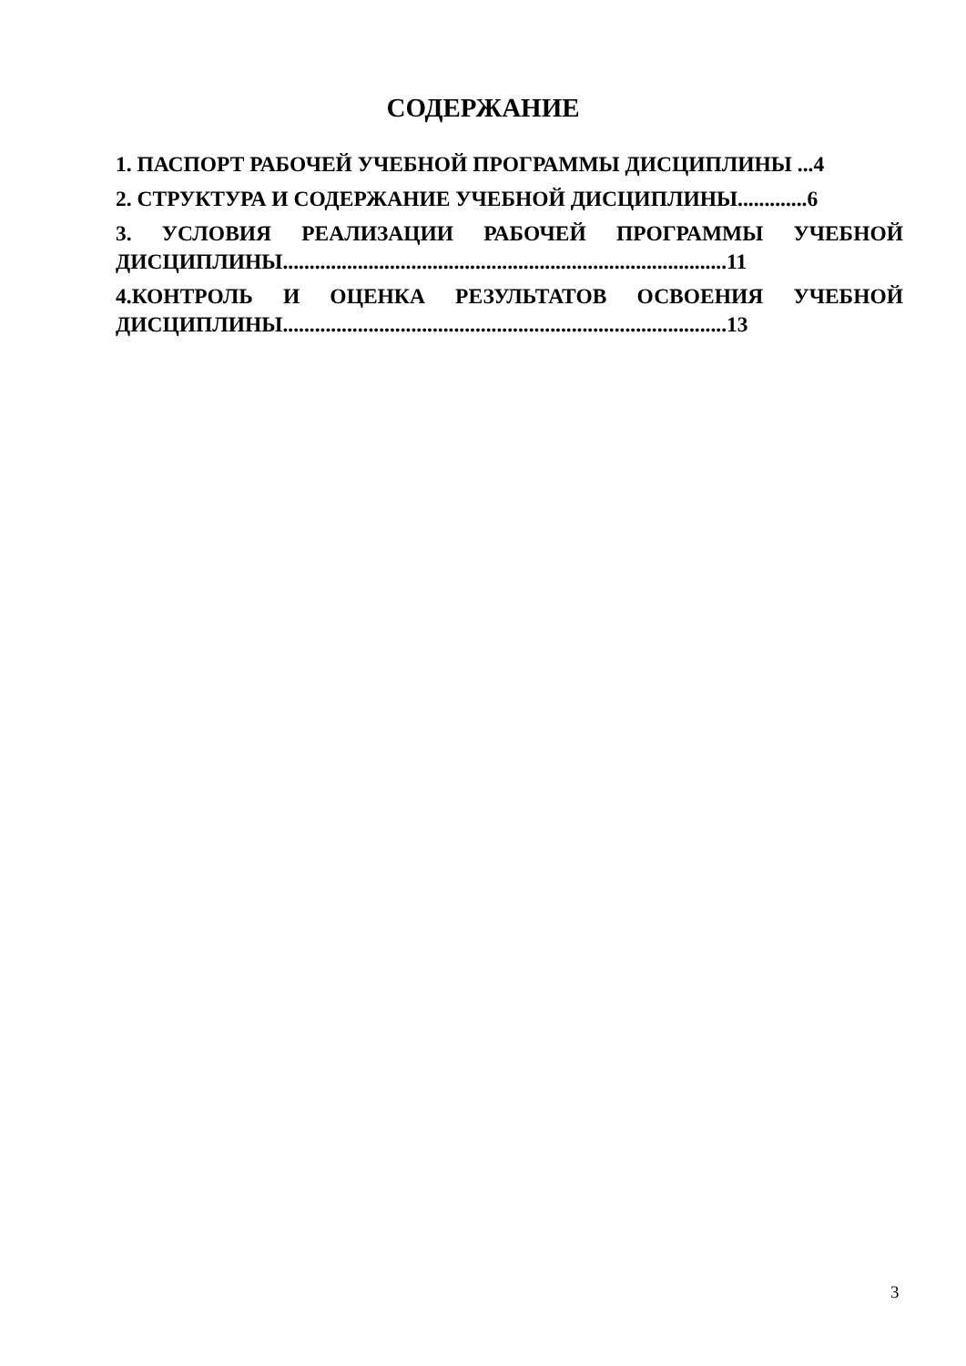СОДЕРЖАНИЕ
1. ПАСПОРТ РАБОЧЕЙ УЧЕБНОЙ ПРОГРАММЫ ДИСЦИПЛИНЫ ...4
2. СТРУКТУРА И СОДЕРЖАНИЕ УЧЕБНОЙ ДИСЦИПЛИНЫ.............6
3. УСЛОВИЯ РЕАЛИЗАЦИИ РАБОЧЕЙ ПРОГРАММЫ УЧЕБНОЙ ДИСЦИПЛИНЫ...................................................................................11
4.КОНТРОЛЬ И ОЦЕНКА РЕЗУЛЬТАТОВ ОСВОЕНИЯ УЧЕБНОЙ ДИСЦИПЛИНЫ...................................................................................13
3